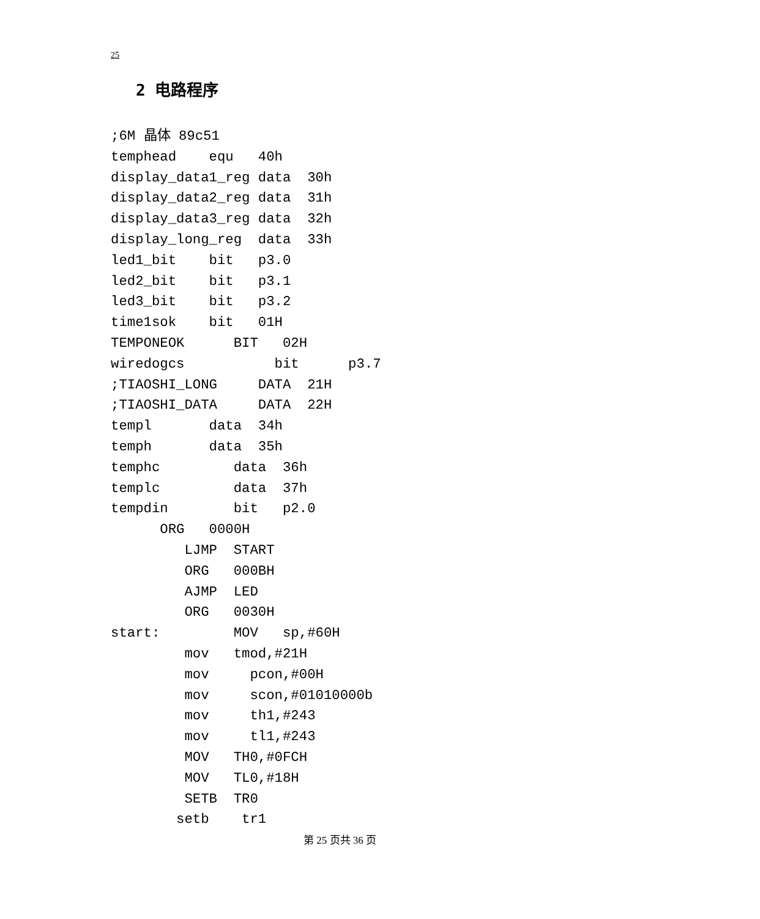25
2 电路程序
;6M 晶体 89c51
temphead    equ   40h
display_data1_reg data  30h
display_data2_reg data  31h
display_data3_reg data  32h
display_long_reg  data  33h
led1_bit    bit   p3.0
led2_bit    bit   p3.1
led3_bit    bit   p3.2
time1sok    bit   01H
TEMPONEOK      BIT   02H
wiredogcs           bit      p3.7
;TIAOSHI_LONG     DATA  21H
;TIAOSHI_DATA     DATA  22H
templ       data  34h
temph       data  35h
temphc         data  36h
templc         data  37h
tempdin        bit   p2.0
      ORG   0000H
         LJMP  START
         ORG   000BH
         AJMP  LED
         ORG   0030H
start:         MOV   sp,#60H
         mov   tmod,#21H
         mov     pcon,#00H
         mov     scon,#01010000b
         mov     th1,#243
         mov     tl1,#243
         MOV   TH0,#0FCH
         MOV   TL0,#18H
         SETB  TR0
        setb    tr1
第 25 页共 36 页